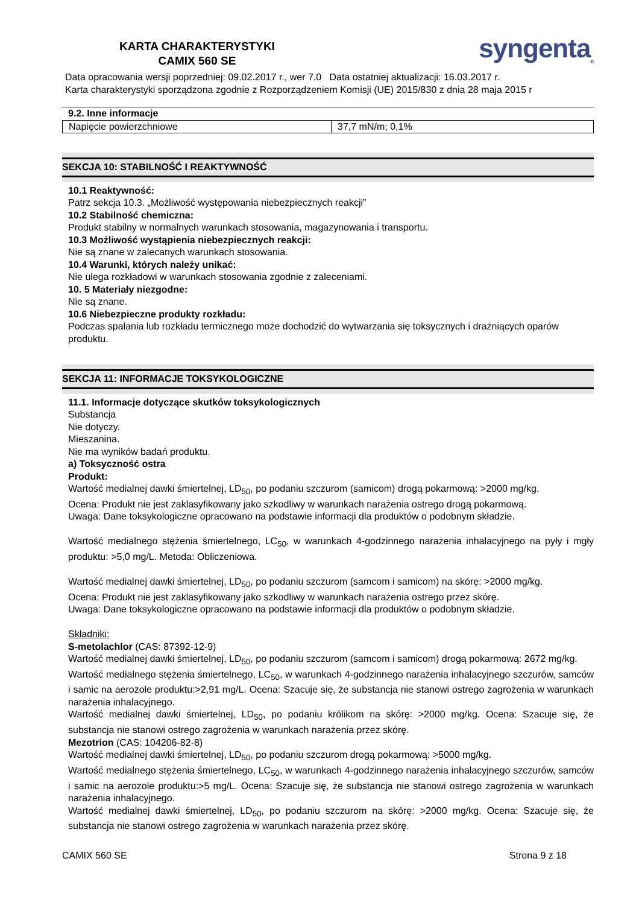KARTA CHARAKTERYSTYKI
CAMIX 560 SE
syngenta<sub>®</sub>
Data opracowania wersji poprzedniej: 09.02.2017 r., wer 7.0 Data ostatniej aktualizacji: 16.03.2017 r.
Karta charakterystyki sporządzona zgodnie z Rozporządzeniem Komisji (UE) 2015/830 z dnia 28 maja 2015 r
9.2. Inne informacje
| Napięcie powierzchniowe | 37,7 mN/m; 0,1% |
SEKCJA 10: STABILNOŚĆ I REAKTYWNOŚĆ
10.1 Reaktywność:
Patrz sekcja 10.3. „Możliwość występowania niebezpiecznych reakcji”
10.2 Stabilność chemiczna:
Produkt stabilny w normalnych warunkach stosowania, magazynowania i transportu.
10.3 Możliwość wystąpienia niebezpiecznych reakcji:
Nie są znane w zalecanych warunkach stosowania.
10.4 Warunki, których należy unikać:
Nie ulega rozkładowi w warunkach stosowania zgodnie z zaleceniami.
10. 5 Materiały niezgodne:
Nie są znane.
10.6 Niebezpieczne produkty rozkładu:
Podczas spalania lub rozkładu termicznego może dochodzić do wytwarzania się toksycznych i drażniących oparów produktu.
SEKCJA 11: INFORMACJE TOKSYKOLOGICZNE
11.1. Informacje dotyczące skutków toksykologicznych
Substancja
Nie dotyczy.
Mieszanina.
Nie ma wyników badań produktu.
a) Toksyczność ostra
Produkt:
Wartość medialnej dawki śmiertelnej, LD<sub>50</sub>, po podaniu szczurom (samicom) drogą pokarmową: >2000 mg/kg.
Ocena: Produkt nie jest zaklasyfikowany jako szkodliwy w warunkach narażenia ostrego drogą pokarmową.
Uwaga: Dane toksykologiczne opracowano na podstawie informacji dla produktów o podobnym składzie.
Wartość medialnego stężenia śmiertelnego, LC<sub>50</sub>, w warunkach 4-godzinnego narażenia inhalacyjnego na pyły i mgły produktu: >5,0 mg/L. Metoda: Obliczeniowa.
Wartość medialnej dawki śmiertelnej, LD<sub>50</sub>, po podaniu szczurom (samcom i samicom) na skórę: >2000 mg/kg.
Ocena: Produkt nie jest zaklasyfikowany jako szkodliwy w warunkach narażenia ostrego przez skórę.
Uwaga: Dane toksykologiczne opracowano na podstawie informacji dla produktów o podobnym składzie.
Składniki:
S-metolachlor (CAS: 87392-12-9)
Wartość medialnej dawki śmiertelnej, LD<sub>50</sub>, po podaniu szczurom (samcom i samicom) drogą pokarmową: 2672 mg/kg.
Wartość medialnego stężenia śmiertelnego, LC<sub>50</sub>, w warunkach 4-godzinnego narażenia inhalacyjnego szczurów, samców i samic na aerozole produktu:>2,91 mg/L. Ocena: Szacuje się, że substancja nie stanowi ostrego zagrożenia w warunkach narażenia inhalacyjnego.
Wartość medialnej dawki śmiertelnej, LD<sub>50</sub>, po podaniu królikom na skórę: >2000 mg/kg. Ocena: Szacuje się, że substancja nie stanowi ostrego zagrożenia w warunkach narażenia przez skórę.
Mezotrion (CAS: 104206-82-8)
Wartość medialnej dawki śmiertelnej, LD<sub>50</sub>, po podaniu szczurom drogą pokarmową: >5000 mg/kg.
Wartość medialnego stężenia śmiertelnego, LC<sub>50</sub>, w warunkach 4-godzinnego narażenia inhalacyjnego szczurów, samców i samic na aerozole produktu:>5 mg/L. Ocena: Szacuje się, że substancja nie stanowi ostrego zagrożenia w warunkach narażenia inhalacyjnego.
Wartość medialnej dawki śmiertelnej, LD<sub>50</sub>, po podaniu szczurom na skórę: >2000 mg/kg. Ocena: Szacuje się, że substancja nie stanowi ostrego zagrożenia w warunkach narażenia przez skórę.
CAMIX 560 SE Strona 9 z 18